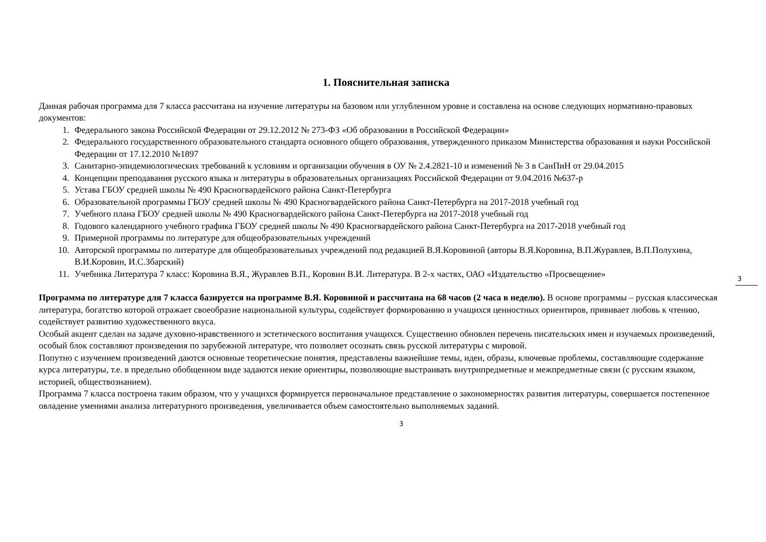3
1. Пояснительная записка
Данная рабочая программа для 7 класса рассчитана на изучение литературы на базовом или углубленном уровне и составлена на основе следующих нормативно-правовых документов:
1. Федерального закона Российской Федерации от 29.12.2012 № 273-ФЗ «Об образовании в Российской Федерации»
2. Федерального государственного образовательного стандарта основного общего образования, утвержденного приказом Министерства образования и науки Российской Федерации от 17.12.2010 №1897
3. Санитарно-эпидемиологических требований к условиям и организации обучения в ОУ № 2.4.2821-10 и изменений № 3 в СанПиН от 29.04.2015
4. Концепции преподавания русского языка и литературы в образовательных организациях Российской Федерации от 9.04.2016 №637-р
5. Устава ГБОУ средней школы № 490 Красногвардейского района Санкт-Петербурга
6. Образовательной программы ГБОУ средней школы № 490 Красногвардейского района Санкт-Петербурга на 2017-2018 учебный год
7. Учебного плана ГБОУ средней школы № 490 Красногвардейского района Санкт-Петербурга на 2017-2018 учебный год
8. Годового календарного учебного графика ГБОУ средней школы № 490 Красногвардейского района Санкт-Петербурга на 2017-2018 учебный год
9. Примерной программы по литературе для общеобразовательных учреждений
10. Авторской программы по литературе для общеобразовательных учреждений под редакцией В.Я.Коровиной (авторы В.Я.Коровина, В.П.Журавлев, В.П.Полухина, В.И.Коровин, И.С.Збарский)
11. Учебника Литература 7 класс: Коровина В.Я., Журавлев В.П., Коровин В.И. Литература. В 2-х частях, ОАО «Издательство «Просвещение»
Программа по литературе для 7 класса базируется на программе В.Я. Коровиной и рассчитана на 68 часов (2 часа в неделю). В основе программы – русская классическая литература, богатство которой отражает своеобразие национальной культуры, содействует формированию и учащихся ценностных ориентиров, прививает любовь к чтению, содействует развитию художественного вкуса.
Особый акцент сделан на задаче духовно-нравственного и эстетического воспитания учащихся. Существенно обновлен перечень писательских имен и изучаемых произведений, особый блок составляют произведения по зарубежной литературе, что позволяет осознать связь русской литературы с мировой.
Попутно с изучением произведений даются основные теоретические понятия, представлены важнейшие темы, идеи, образы, ключевые проблемы, составляющие содержание курса литературы, т.е. в предельно обобщенном виде задаются некие ориентиры, позволяющие выстраивать внутрипредметные и межпредметные связи (с русским языком, историей, обществознанием).
Программа 7 класса построена таким образом, что у учащихся формируется первоначальное представление о закономерностях развития литературы, совершается постепенное овладение умениями анализа литературного произведения, увеличивается объем самостоятельно выполняемых заданий.
3